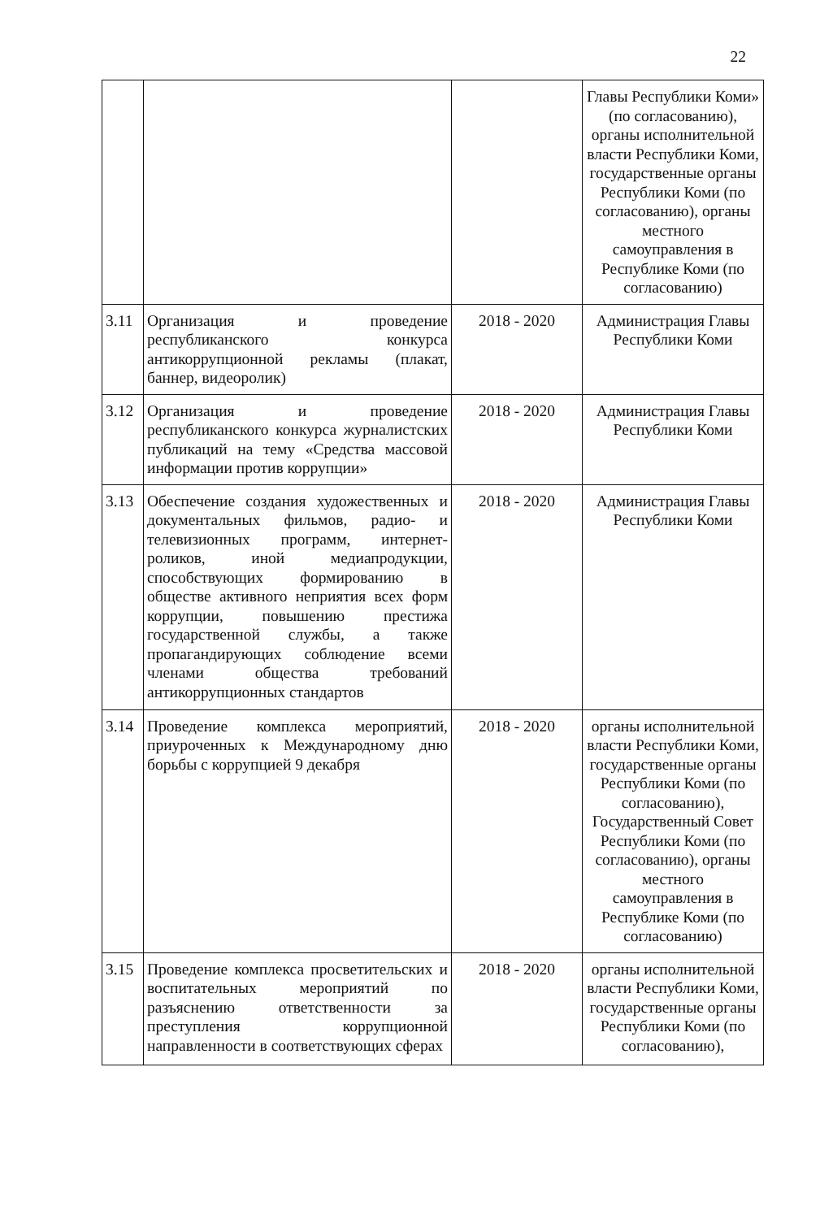22
| | | | Главы Республики Коми» (по согласованию), органы исполнительной власти Республики Коми, государственные органы Республики Коми (по согласованию), органы местного самоуправления в Республике Коми (по согласованию) |
| 3.11 | Организация и проведение республиканского конкурса антикоррупционной рекламы (плакат, баннер, видеоролик) | 2018 - 2020 | Администрация Главы Республики Коми |
| 3.12 | Организация и проведение республиканского конкурса журналистских публикаций на тему «Средства массовой информации против коррупции» | 2018 - 2020 | Администрация Главы Республики Коми |
| 3.13 | Обеспечение создания художественных и документальных фильмов, радио- и телевизионных программ, интернет-роликов, иной медиапродукции, способствующих формированию в обществе активного неприятия всех форм коррупции, повышению престижа государственной службы, а также пропагандирующих соблюдение всеми членами общества требований антикоррупционных стандартов | 2018 - 2020 | Администрация Главы Республики Коми |
| 3.14 | Проведение комплекса мероприятий, приуроченных к Международному дню борьбы с коррупцией 9 декабря | 2018 - 2020 | органы исполнительной власти Республики Коми, государственные органы Республики Коми (по согласованию), Государственный Совет Республики Коми (по согласованию), органы местного самоуправления в Республике Коми (по согласованию) |
| 3.15 | Проведение комплекса просветительских и воспитательных мероприятий по разъяснению ответственности за преступления коррупционной направленности в соответствующих сферах | 2018 - 2020 | органы исполнительной власти Республики Коми, государственные органы Республики Коми (по согласованию), |